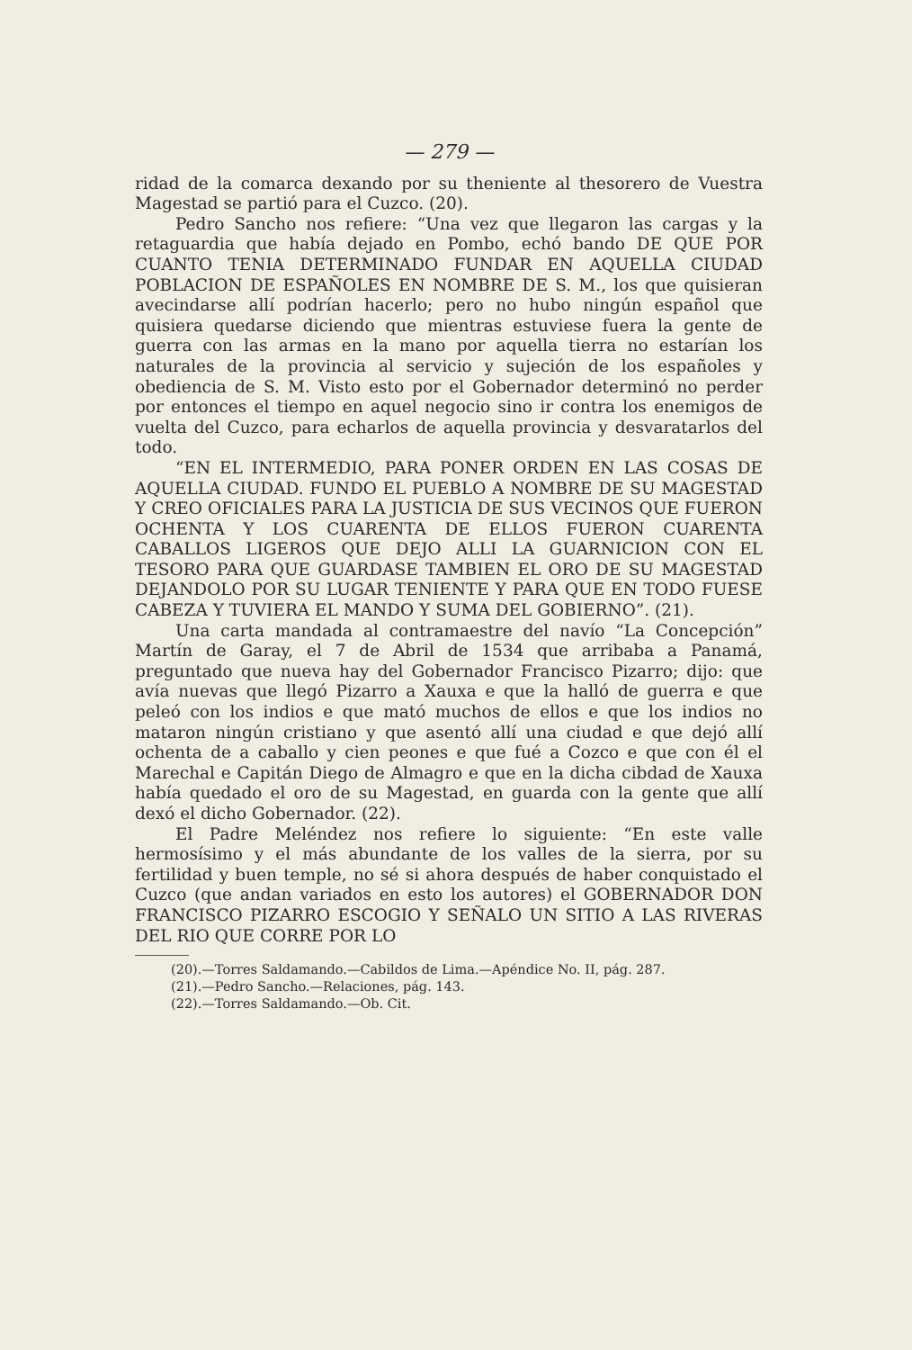— 279 —
ridad de la comarca dexando por su theniente al thesorero de Vuestra Magestad se partió para el Cuzco. (20).
Pedro Sancho nos refiere: “Una vez que llegaron las cargas y la retaguardia que había dejado en Pombo, echó bando DE QUE POR CUANTO TENIA DETERMINADO FUNDAR EN AQUELLA CIUDAD POBLACION DE ESPAÑOLES EN NOMBRE DE S. M., los que quisieran avecindarse allí podrían hacerlo; pero no hubo ningún español que quisiera quedarse diciendo que mientras estuviese fuera la gente de guerra con las armas en la mano por aquella tierra no estarían los naturales de la provincia al servicio y sujeción de los españoles y obediencia de S. M. Visto esto por el Gobernador determinó no perder por entonces el tiempo en aquel negocio sino ir contra los enemigos de vuelta del Cuzco, para echarlos de aquella provincia y desvaratarlos del todo.
“EN EL INTERMEDIO, PARA PONER ORDEN EN LAS COSAS DE AQUELLA CIUDAD. FUNDO EL PUEBLO A NOMBRE DE SU MAGESTAD Y CREO OFICIALES PARA LA JUSTICIA DE SUS VECINOS QUE FUERON OCHENTA Y LOS CUARENTA DE ELLOS FUERON CUARENTA CABALLOS LIGEROS QUE DEJO ALLI LA GUARNICION CON EL TESORO PARA QUE GUARDASE TAMBIEN EL ORO DE SU MAGESTAD DEJANDOLO POR SU LUGAR TENIENTE Y PARA QUE EN TODO FUESE CABEZA Y TUVIERA EL MANDO Y SUMA DEL GOBIERNO”. (21).
Una carta mandada al contramaestre del navío “La Concepción” Martín de Garay, el 7 de Abril de 1534 que arribaba a Panamá, preguntado que nueva hay del Gobernador Francisco Pizarro; dijo: que avía nuevas que llegó Pizarro a Xauxa e que la halló de guerra e que peleó con los indios e que mató muchos de ellos e que los indios no mataron ningún cristiano y que asentó allí una ciudad e que dejó allí ochenta de a caballo y cien peones e que fué a Cozco e que con él el Marechal e Capitán Diego de Almagro e que en la dicha cibdad de Xauxa había quedado el oro de su Magestad, en guarda con la gente que allí dexó el dicho Gobernador. (22).
El Padre Meléndez nos refiere lo siguiente: “En este valle hermosísimo y el más abundante de los valles de la sierra, por su fertilidad y buen temple, no sé si ahora después de haber conquistado el Cuzco (que andan variados en esto los autores) el GOBERNADOR DON FRANCISCO PIZARRO ESCOGIO Y SEÑALO UN SITIO A LAS RIVERAS DEL RIO QUE CORRE POR LO
(20).—Torres Saldamando.—Cabildos de Lima.—Apéndice No. II, pág. 287.
(21).—Pedro Sancho.—Relaciones, pág. 143.
(22).—Torres Saldamando.—Ob. Cit.